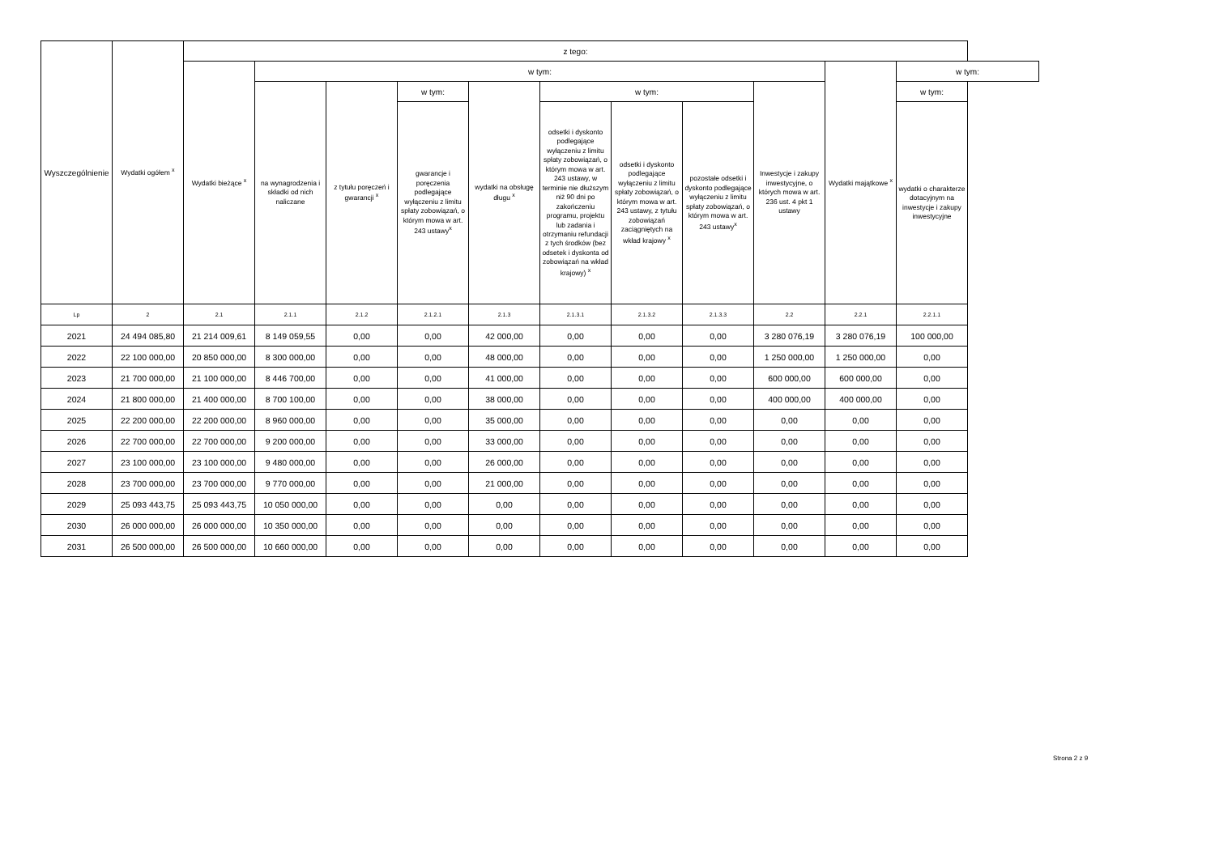| Wyszczególnienie | Wydatki ogółem <sup>x</sup> | z tego: | | | | | | | | | | | |
| --- | --- | --- | --- | --- | --- | --- | --- | --- | --- | --- | --- | --- | --- |
| | | Wydatki bieżące <sup>x</sup> | w tym: | | | | | | | | Wydatki majątkowe <sup>x</sup> | w tym: | |
| | | | na wynagrodzenia i składki od nich naliczane | z tytułu poręczeń i gwarancji <sup>x</sup> | w tym: | wydatki na obsługę długu <sup>x</sup> | w tym: | | | Inwestycje i zakupy inwestycyjne, o których mowa w art. 236 ust. 4 pkt 1 ustawy | | w tym: | |
| | | | | | gwarancje i poręczenia podlegające wyłączeniu z limitu spłaty zobowiązań, o którym mowa w art. 243 ustawy<sup>x</sup> | | odsetki i dyskonto podlegające wyłączeniu z limitu spłaty zobowiązań, o którym mowa w art. 243 ustawy, w terminie nie dłuższym niż 90 dni po zakończeniu programu, projektu lub zadania i otrzymaniu refundacji z tych środków (bez odsetek i dyskonta od zobowiązań na wkład krajowy) <sup>x</sup> | odsetki i dyskonto podlegające wyłączeniu z limitu spłaty zobowiązań, o którym mowa w art. 243 ustawy, z tytułu zobowiązań zaciągniętych na wkład krajowy <sup>x</sup> | pozostałe odsetki i dyskonto podlegające wyłączeniu z limitu spłaty zobowiązań, o którym mowa w art. 243 ustawy<sup>x</sup> | | | wydatki o charakterze dotacyjnym na inwestycje i zakupy inwestycyjne | |
| Lp | 2 | 2.1 | 2.1.1 | 2.1.2 | 2.1.2.1 | 2.1.3 | 2.1.3.1 | 2.1.3.2 | 2.1.3.3 | 2.2 | 2.2.1 | 2.2.1.1 | |
| 2021 | 24 494 085,80 | 21 214 009,61 | 8 149 059,55 | 0,00 | 0,00 | 42 000,00 | 0,00 | 0,00 | 0,00 | 3 280 076,19 | 3 280 076,19 | 100 000,00 | |
| 2022 | 22 100 000,00 | 20 850 000,00 | 8 300 000,00 | 0,00 | 0,00 | 48 000,00 | 0,00 | 0,00 | 0,00 | 1 250 000,00 | 1 250 000,00 | 0,00 | |
| 2023 | 21 700 000,00 | 21 100 000,00 | 8 446 700,00 | 0,00 | 0,00 | 41 000,00 | 0,00 | 0,00 | 0,00 | 600 000,00 | 600 000,00 | 0,00 | |
| 2024 | 21 800 000,00 | 21 400 000,00 | 8 700 100,00 | 0,00 | 0,00 | 38 000,00 | 0,00 | 0,00 | 0,00 | 400 000,00 | 400 000,00 | 0,00 | |
| 2025 | 22 200 000,00 | 22 200 000,00 | 8 960 000,00 | 0,00 | 0,00 | 35 000,00 | 0,00 | 0,00 | 0,00 | 0,00 | 0,00 | 0,00 | |
| 2026 | 22 700 000,00 | 22 700 000,00 | 9 200 000,00 | 0,00 | 0,00 | 33 000,00 | 0,00 | 0,00 | 0,00 | 0,00 | 0,00 | 0,00 | |
| 2027 | 23 100 000,00 | 23 100 000,00 | 9 480 000,00 | 0,00 | 0,00 | 26 000,00 | 0,00 | 0,00 | 0,00 | 0,00 | 0,00 | 0,00 | |
| 2028 | 23 700 000,00 | 23 700 000,00 | 9 770 000,00 | 0,00 | 0,00 | 21 000,00 | 0,00 | 0,00 | 0,00 | 0,00 | 0,00 | 0,00 | |
| 2029 | 25 093 443,75 | 25 093 443,75 | 10 050 000,00 | 0,00 | 0,00 | 0,00 | 0,00 | 0,00 | 0,00 | 0,00 | 0,00 | 0,00 | |
| 2030 | 26 000 000,00 | 26 000 000,00 | 10 350 000,00 | 0,00 | 0,00 | 0,00 | 0,00 | 0,00 | 0,00 | 0,00 | 0,00 | 0,00 | |
| 2031 | 26 500 000,00 | 26 500 000,00 | 10 660 000,00 | 0,00 | 0,00 | 0,00 | 0,00 | 0,00 | 0,00 | 0,00 | 0,00 | 0,00 | |
Strona 2 z 9